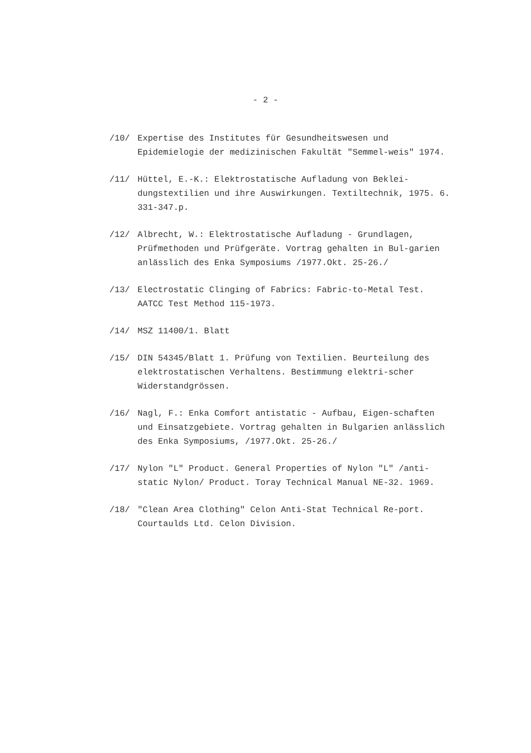- 2 -
/10/ Expertise des Institutes für Gesundheitswesen und Epidemielogie der medizinischen Fakultät "Semmel-weis" 1974.
/11/ Hüttel, E.-K.: Elektrostatische Aufladung von Beklei-dungstextilien und ihre Auswirkungen. Textiltechnik, 1975. 6. 331-347.p.
/12/ Albrecht, W.: Elektrostatische Aufladung - Grundlagen, Prüfmethoden und Prüfgeräte. Vortrag gehalten in Bul-garien anlässlich des Enka Symposiums /1977.Okt. 25-26./
/13/ Electrostatic Clinging of Fabrics: Fabric-to-Metal Test. AATCC Test Method 115-1973.
/14/ MSZ 11400/1. Blatt
/15/ DIN 54345/Blatt 1. Prüfung von Textilien. Beurteilung des elektrostatischen Verhaltens. Bestimmung elektri-scher Widerstandgrössen.
/16/ Nagl, F.: Enka Comfort antistatic - Aufbau, Eigen-schaften und Einsatzgebiete. Vortrag gehalten in Bulgarien anlässlich des Enka Symposiums, /1977.Okt. 25-26./
/17/ Nylon "L" Product. General Properties of Nylon "L" /anti-static Nylon/ Product. Toray Technical Manual NE-32. 1969.
/18/ "Clean Area Clothing" Celon Anti-Stat Technical Re-port. Courtaulds Ltd. Celon Division.